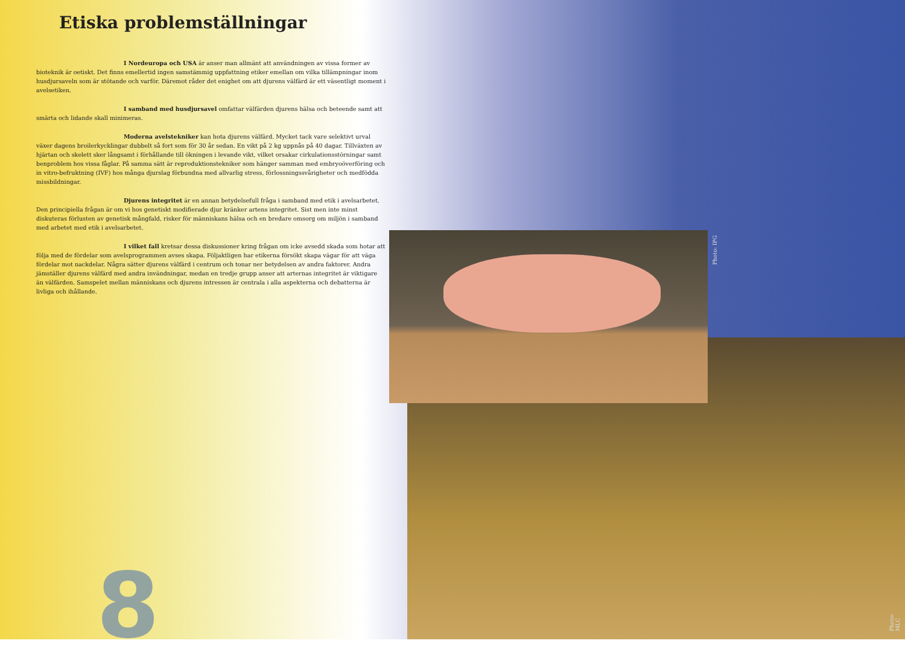Etiska problemställningar
I Nordeuropa och USA är anser man allmänt att användningen av vissa former av bioteknik är oetiskt. Det finns emellertid ingen samstämmig uppfattning etiker emellan om vilka tillämpningar inom husdjursaveln som är stötande och varför. Däremot råder det enighet om att djurens välfärd är ett väsentligt moment i avelsetiken.
I samband med husdjursavel omfattar välfärden djurens hälsa och beteende samt att smärta och lidande skall minimeras.
Moderna avelstekniker kan hota djurens välfärd. Mycket tack vare selektivt urval växer dagens broilerkycklingar dubbelt så fort som för 30 år sedan. En vikt på 2 kg uppnås på 40 dagar. Tillväxten av hjärtan och skelett sker långsamt i förhållande till ökningen i levande vikt, vilket orsakar cirkulationsstörningar samt benproblem hos vissa fåglar. På samma sätt är reproduktionstekniker som hänger samman med embryoöverföring och in vitro-befruktning (IVF) hos många djurslag förbundna med allvarlig stress, förlossningssvårigheter och medfödda missbildningar.
Djurens integritet är en annan betydelsefull fråga i samband med etik i avelsarbetet. Den principiella frågan är om vi hos genetiskt modifierade djur kränker artens integritet. Sist men inte minst diskuteras förlusten av genetisk mångfald, risker för människans hälsa och en bredare omsorg om miljön i samband med arbetet med etik i avelsarbetet.
I vilket fall kretsar dessa diskussioner kring frågan om icke avsedd skada som hotar att följa med de fördelar som avelsprogrammen avses skapa. Följaktligen har etikerna försökt skapa vägar för att väga fördelar mot nackdelar. Några sätter djurens välfärd i centrum och tonar ner betydelsen av andra faktorer. Andra jämställer djurens välfärd med andra invändningar, medan en tredje grupp anser att arternas integritet är viktigare än välfärden. Samspelet mellan människans och djurens intressen är centrala i alla aspekterna och debatterna är livliga och ihållande.
8
Photo: IPG
Photo: MLC